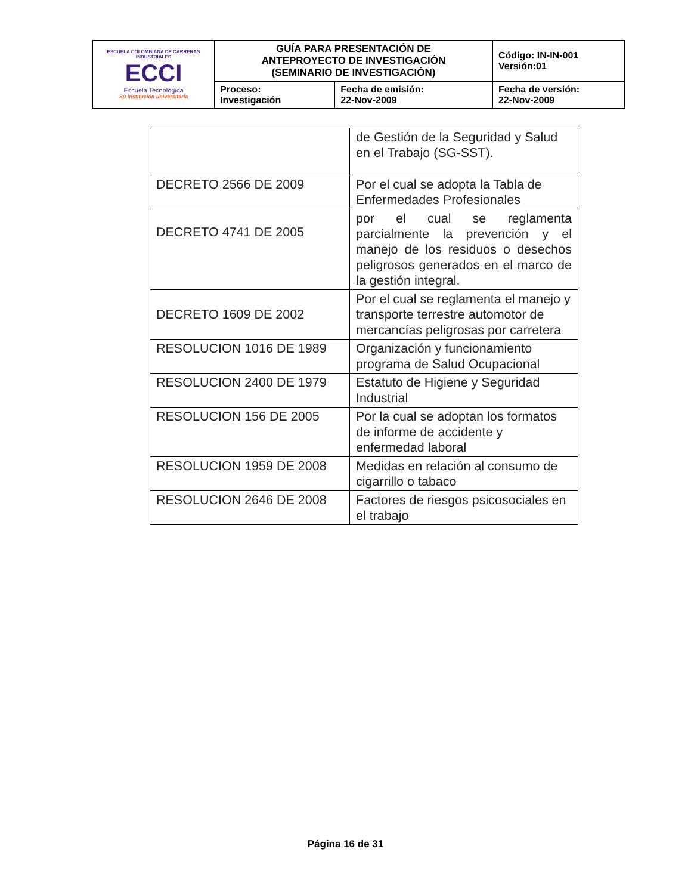| ESCUELA COLOMBIANA DE CARRERAS INDUSTRIALES ECCI Escuela Tecnológica Su institución universitaria | GUÍA PARA PRESENTACIÓN DE ANTEPROYECTO DE INVESTIGACIÓN (SEMINARIO DE INVESTIGACIÓN) | | Código: IN-IN-001 Versión:01 |
| | Proceso: Investigación | Fecha de emisión: 22-Nov-2009 | Fecha de versión: 22-Nov-2009 |
| | de Gestión de la Seguridad y Salud en el Trabajo (SG-SST). |
| DECRETO 2566 DE 2009 | Por el cual se adopta la Tabla de Enfermedades Profesionales |
| DECRETO 4741 DE 2005 | por el cual se reglamenta parcialmente la prevención y el manejo de los residuos o desechos peligrosos generados en el marco de la gestión integral. |
| DECRETO 1609 DE 2002 | Por el cual se reglamenta el manejo y transporte terrestre automotor de mercancías peligrosas por carretera |
| RESOLUCION 1016 DE 1989 | Organización y funcionamiento programa de Salud Ocupacional |
| RESOLUCION 2400 DE 1979 | Estatuto de Higiene y Seguridad Industrial |
| RESOLUCION 156 DE 2005 | Por la cual se adoptan los formatos de informe de accidente y enfermedad laboral |
| RESOLUCION 1959 DE 2008 | Medidas en relación al consumo de cigarrillo o tabaco |
| RESOLUCION 2646 DE 2008 | Factores de riesgos psicosociales en el trabajo |
Página 16 de 31